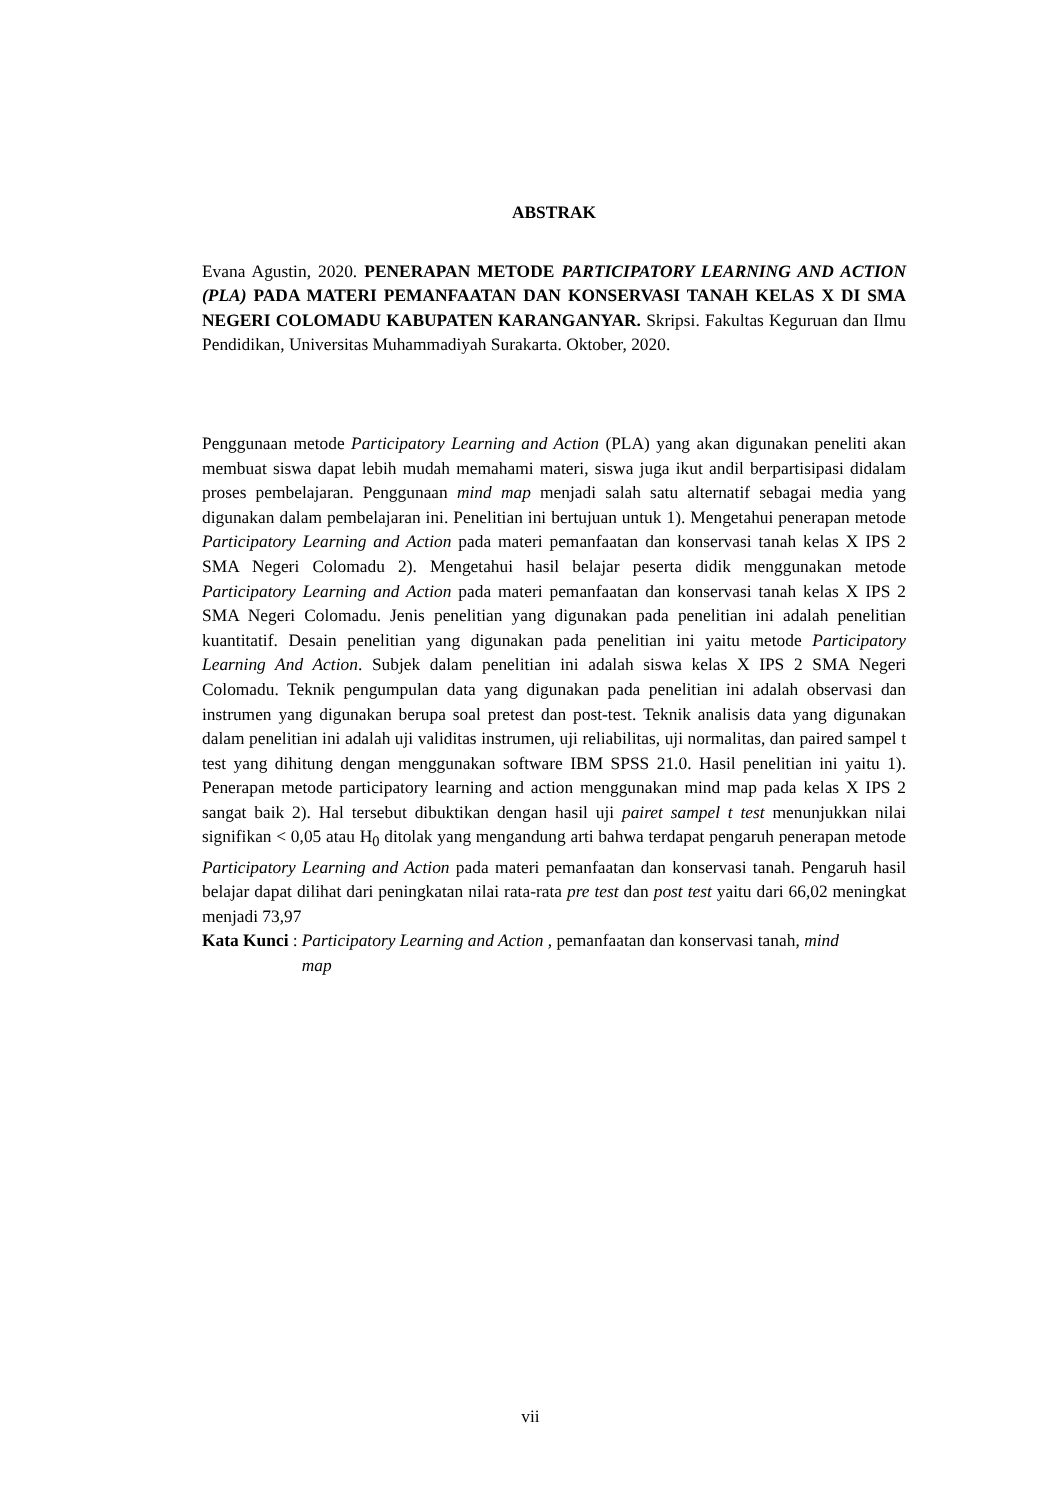ABSTRAK
Evana Agustin, 2020. PENERAPAN METODE PARTICIPATORY LEARNING AND ACTION (PLA) PADA MATERI PEMANFAATAN DAN KONSERVASI TANAH KELAS X DI SMA NEGERI COLOMADU KABUPATEN KARANGANYAR. Skripsi. Fakultas Keguruan dan Ilmu Pendidikan, Universitas Muhammadiyah Surakarta. Oktober, 2020.
Penggunaan metode Participatory Learning and Action (PLA) yang akan digunakan peneliti akan membuat siswa dapat lebih mudah memahami materi, siswa juga ikut andil berpartisipasi didalam proses pembelajaran. Penggunaan mind map menjadi salah satu alternatif sebagai media yang digunakan dalam pembelajaran ini. Penelitian ini bertujuan untuk 1). Mengetahui penerapan metode Participatory Learning and Action pada materi pemanfaatan dan konservasi tanah kelas X IPS 2 SMA Negeri Colomadu 2). Mengetahui hasil belajar peserta didik menggunakan metode Participatory Learning and Action pada materi pemanfaatan dan konservasi tanah kelas X IPS 2 SMA Negeri Colomadu. Jenis penelitian yang digunakan pada penelitian ini adalah penelitian kuantitatif. Desain penelitian yang digunakan pada penelitian ini yaitu metode Participatory Learning And Action. Subjek dalam penelitian ini adalah siswa kelas X IPS 2 SMA Negeri Colomadu. Teknik pengumpulan data yang digunakan pada penelitian ini adalah observasi dan instrumen yang digunakan berupa soal pretest dan post-test. Teknik analisis data yang digunakan dalam penelitian ini adalah uji validitas instrumen, uji reliabilitas, uji normalitas, dan paired sampel t test yang dihitung dengan menggunakan software IBM SPSS 21.0. Hasil penelitian ini yaitu 1). Penerapan metode participatory learning and action menggunakan mind map pada kelas X IPS 2 sangat baik 2). Hal tersebut dibuktikan dengan hasil uji pairet sampel t test menunjukkan nilai signifikan < 0,05 atau H<sub>0</sub> ditolak yang mengandung arti bahwa terdapat pengaruh penerapan metode Participatory Learning and Action pada materi pemanfaatan dan konservasi tanah. Pengaruh hasil belajar dapat dilihat dari peningkatan nilai rata-rata pre test dan post test yaitu dari 66,02 meningkat menjadi 73,97
Kata Kunci : Participatory Learning and Action , pemanfaatan dan konservasi tanah, mind map
vii